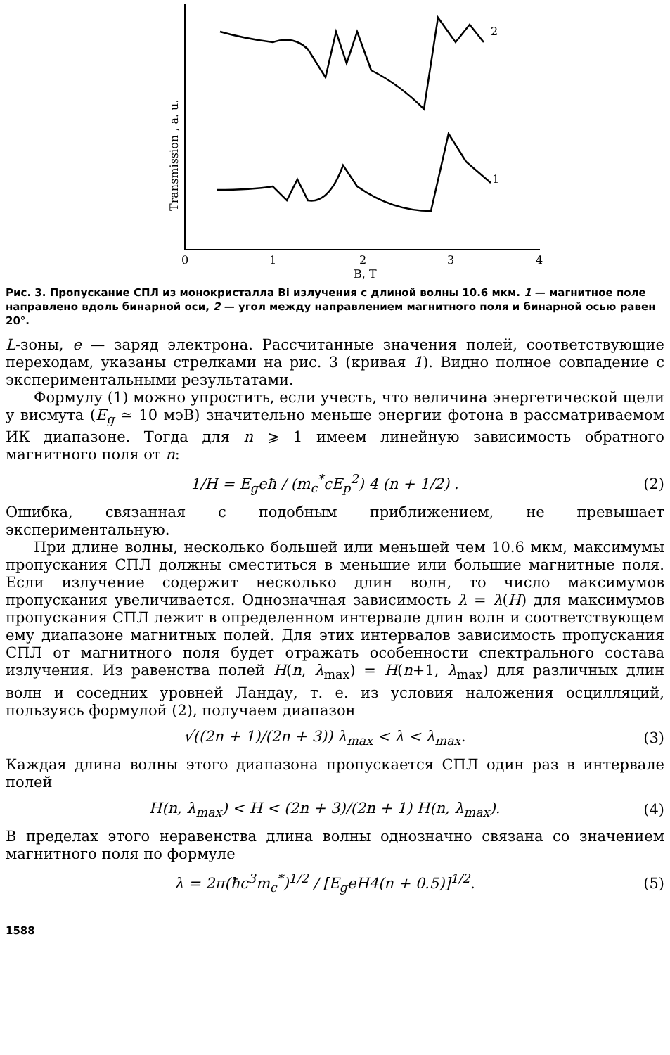2
1
0
1
2
3
4
B, T
Transmission , a. u.
Рис. 3. Пропускание СПЛ из монокристалла Bi излучения с длиной волны 10.6 мкм. 1 — магнитное поле направлено вдоль бинарной оси, 2 — угол между направлением магнитного поля и бинарной осью равен 20°.
L-зоны, e — заряд электрона. Рассчитанные значения полей, соответствующие переходам, указаны стрелками на рис. 3 (кривая 1). Видно полное совпадение с экспериментальными результатами.
Формулу (1) можно упростить, если учесть, что величина энергетической щели у висмута (E<sub>g</sub> ≃ 10 мэВ) значительно меньше энергии фотона в рассматриваемом ИК диапазоне. Тогда для n ⩾ 1 имеем линейную зависимость обратного магнитного поля от n:
1/H = E<sub>g</sub>eħ / (m<sub>c</sub><sup>*</sup>cE<sub>p</sub><sup>2</sup>) 4 (n + 1/2) . (2)
Ошибка, связанная с подобным приближением, не превышает экспериментальную.
При длине волны, несколько большей или меньшей чем 10.6 мкм, максимумы пропускания СПЛ должны сместиться в меньшие или большие магнитные поля. Если излучение содержит несколько длин волн, то число максимумов пропускания увеличивается. Однозначная зависимость λ = λ(H) для максимумов пропускания СПЛ лежит в определенном интервале длин волн и соответствующем ему диапазоне магнитных полей. Для этих интервалов зависимость пропускания СПЛ от магнитного поля будет отражать особенности спектрального состава излучения. Из равенства полей H(n, λ<sub>max</sub>) = H(n+1, λ<sub>max</sub>) для различных длин волн и соседних уровней Ландау, т. е. из условия наложения осцилляций, пользуясь формулой (2), получаем диапазон
√((2n + 1)/(2n + 3)) λ<sub>max</sub> < λ < λ<sub>max</sub>. (3)
Каждая длина волны этого диапазона пропускается СПЛ один раз в интервале полей
H(n, λ<sub>max</sub>) < H < (2n + 3)/(2n + 1) H(n, λ<sub>max</sub>). (4)
В пределах этого неравенства длина волны однозначно связана со значением магнитного поля по формуле
λ = 2π(ħc<sup>3</sup>m<sub>c</sub><sup>*</sup>)<sup>1/2</sup> / [E<sub>g</sub>eH4(n + 0.5)]<sup>1/2</sup>. (5)
1588